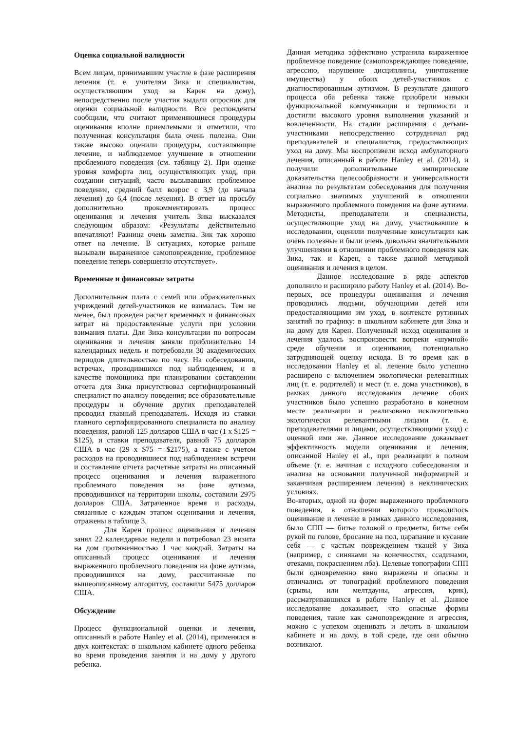Оценка социальной валидности
Всем лицам, принимавшим участие в фазе расширения лечения (т. е. учителям Зика и специалистам, осуществляющим уход за Карен на дому), непосредственно после участия выдали опросник для оценки социальной валидности. Все респонденты сообщили, что считают применяющиеся процедуры оценивания вполне приемлемыми и отметили, что полученная консультация была очень полезна. Они также высоко оценили процедуры, составляющие лечение, и наблюдаемое улучшение в отношении проблемного поведения (см. таблицу 2). При оценке уровня комфорта лиц, осуществляющих уход, при создании ситуаций, часто вызывавших проблемное поведение, средний балл возрос с 3,9 (до начала лечения) до 6,4 (после лечения). В ответ на просьбу дополнительно прокомментировать процесс оценивания и лечения учитель Зика высказался следующим образом: «Результаты действительно впечатляют! Разница очень заметна. Зик так хорошо ответ на лечение. В ситуациях, которые раньше вызывали выраженное самоповреждение, проблемное поведение теперь совершенно отсутствует».
Временные и финансовые затраты
Дополнительная плата с семей или образовательных учреждений детей-участников не взималась. Тем не менее, был проведен расчет временных и финансовых затрат на предоставленные услуги при условии взимания платы. Для Зика консультации по вопросам оценивания и лечения заняли приблизительно 14 календарных недель и потребовали 30 академических периодов длительностью по часу. На собеседовании, встречах, проводившихся под наблюдением, и в качестве помощника при планировании составлении отчета для Зика присутствовал сертифицированный специалист по анализу поведения; все образовательные процедуры и обучение других преподавателей проводил главный преподаватель. Исходя из ставки главного сертифицированного специалиста по анализу поведения, равной 125 долларов США в час (1 x $125 = $125), и ставки преподавателя, равной 75 долларов США в час (29 x $75 = $2175), а также с учетом расходов на проводившиеся под наблюдением встречи и составление отчета расчетные затраты на описанный процесс оценивания и лечения выраженного проблемного поведения на фоне аутизма, проводившихся на территории школы, составили 2975 долларов США. Затраченное время и расходы, связанные с каждым этапом оценивания и лечения, отражены в таблице 3.
Для Карен процесс оценивания и лечения занял 22 календарные недели и потребовал 23 визита на дом протяженностью 1 час каждый. Затраты на описанный процесс оценивания и лечения выраженного проблемного поведения на фоне аутизма, проводившихся на дому, рассчитанные по вышеописанному алгоритму, составили 5475 долларов США.
Обсуждение
Процесс функциональной оценки и лечения, описанный в работе Hanley et al. (2014), применялся в двух контекстах: в школьном кабинете одного ребенка во время проведения занятия и на дому у другого ребенка.
Данная методика эффективно устранила выраженное проблемное поведение (самоповреждающее поведение, агрессию, нарушение дисциплины, уничтожение имущества) у обоих детей-участников с диагностированным аутизмом. В результате данного процесса оба ребенка также приобрели навыки функциональной коммуникации и терпимости и достигли высокого уровня выполнения указаний и вовлеченности. На стадии расширения с детьми-участниками непосредственно сотрудничал ряд преподавателей и специалистов, предоставляющих уход на дому. Мы воспроизвели исход амбулаторного лечения, описанный в работе Hanley et al. (2014), и получили дополнительные эмпирические доказательства целесообразности и универсальности анализа по результатам собеседования для получения социально значимых улучшений в отношении выраженного проблемного поведения на фоне аутизма. Методисты, преподаватели и специалисты, осуществляющие уход на дому, участвовавшие в исследовании, оценили полученные консультации как очень полезные и были очень довольны значительными улучшениями в отношении проблемного поведения как Зика, так и Карен, а также данной методикой оценивания и лечения в целом.
Данное исследование в ряде аспектов дополнило и расширило работу Hanley et al. (2014). Во-первых, все процедуры оценивания и лечения проводились людьми, обучающими детей или предоставляющими им уход, в контексте рутинных занятий по графику: в школьном кабинете для Зика и на дому для Карен. Полученный исход оценивания и лечения удалось воспроизвести вопреки «шумной» среде обучения и оценивания, потенциально затрудняющей оценку исхода. В то время как в исследовании Hanley et al. лечение было успешно расширено с включением экологически релевантных лиц (т. е. родителей) и мест (т. е. дома участников), в рамках данного исследования лечение обоих участников было успешно разработано в конечном месте реализации и реализовано исключительно экологически релевантными лицами (т. е. преподавателями и лицами, осуществляющими уход) с оценкой ими же. Данное исследование доказывает эффективность модели оценивания и лечения, описанной Hanley et al., при реализации в полном объеме (т. е. начиная с исходного собеседования и анализа на основании полученной информацией и заканчивая расширением лечения) в неклинических условиях.
Во-вторых, одной из форм выраженного проблемного поведения, в отношении которого проводилось оценивание и лечение в рамках данного исследования, было СПП — битье головой о предметы, битье себя рукой по голове, бросание на пол, царапание и кусание себя — с частым повреждением тканей у Зика (например, с синяками на конечностях, ссадинами, отеками, покраснением лба). Целевые топографии СПП были одновременно явно выражены и опасны и отличались от топографий проблемного поведения (срывы, или мелтдауны, агрессия, крик), рассматривавшихся в работе Hanley et al. Данное исследование доказывает, что опасные формы поведения, такие как самоповреждение и агрессия, можно с успехом оценивать и лечить в школьном кабинете и на дому, в той среде, где они обычно возникают.